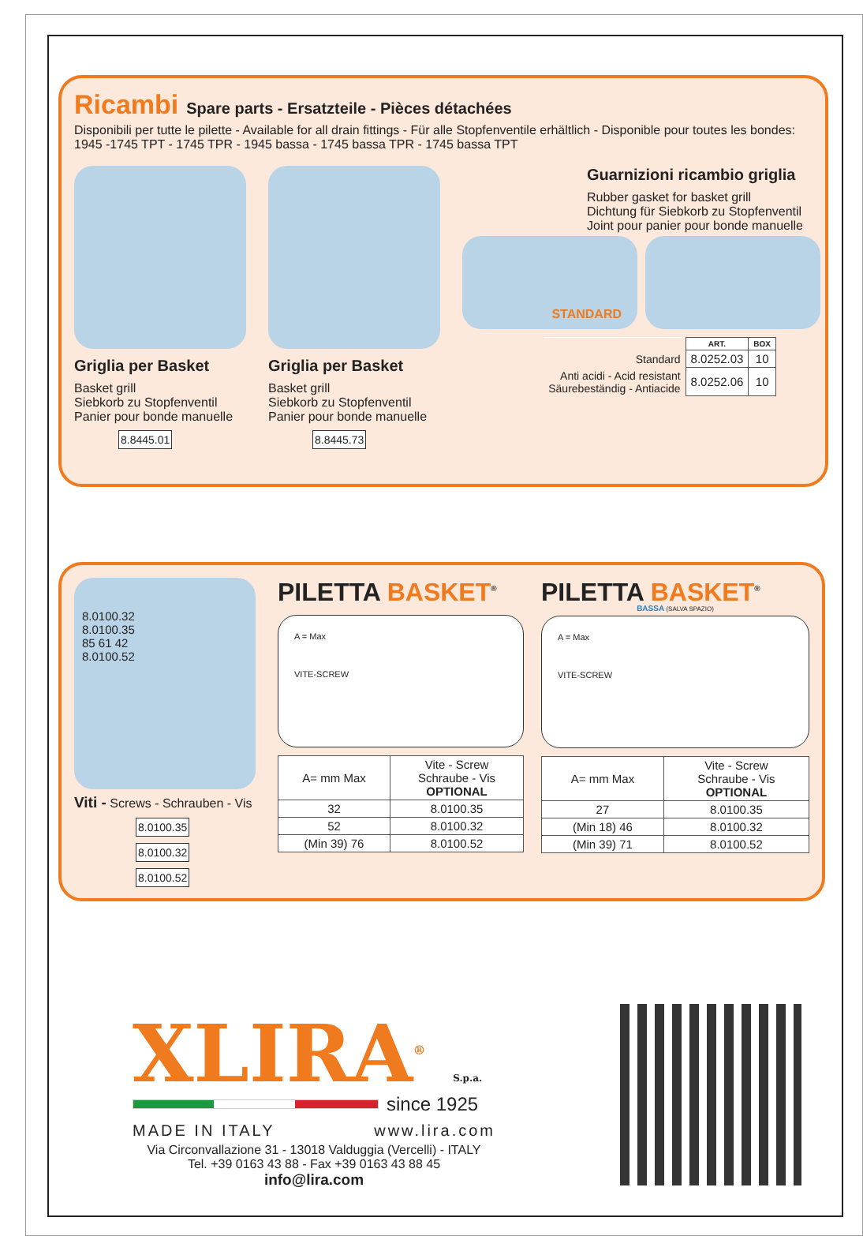Ricambi
Spare parts - Ersatzteile - Pièces détachées
Disponibili per tutte le pilette - Available for all drain fittings - Für alle Stopfenventile erhältlich - Disponible pour toutes les bondes:
1945 -1745 TPT - 1745 TPR - 1945 bassa - 1745 bassa TPR - 1745 bassa TPT
Griglia per Basket
Basket grill
Siebkorb zu Stopfenventil
Panier pour bonde manuelle
8.8445.01
Griglia per Basket
Basket grill
Siebkorb zu Stopfenventil
Panier pour bonde manuelle
8.8445.73
Guarnizioni ricambio griglia
Rubber gasket for basket grill
Dichtung für Siebkorb zu Stopfenventil
Joint pour panier pour bonde manuelle
STANDARD
| | ART. | BOX |
| Standard | 8.0252.03 | 10 |
| Anti acidi - Acid resistant Säurebeständig - Antiacide | 8.0252.06 | 10 |
8.0100.32
8.0100.35
85 61 42
8.0100.52
Viti - Screws - Schrauben - Vis
8.0100.35
8.0100.32
8.0100.52
PILETTA BASKET<sup>®</sup>
A = Max
VITE-SCREW
| A= mm Max | Vite - Screw Schraube - Vis OPTIONAL |
| --- | --- |
| 32 | 8.0100.35 |
| 52 | 8.0100.32 |
| (Min 39) 76 | 8.0100.52 |
PILETTA BASKET<sup>®</sup>
BASSA (SALVA SPAZIO)
A = Max
VITE-SCREW
| A= mm Max | Vite - Screw Schraube - Vis OPTIONAL |
| --- | --- |
| 27 | 8.0100.35 |
| (Min 18) 46 | 8.0100.32 |
| (Min 39) 71 | 8.0100.52 |
XLIRA<sup>®</sup> S.p.a.
since 1925
MADE IN ITALY www.lira.com
Via Circonvallazione 31 - 13018 Valduggia (Vercelli) - ITALY
Tel. +39 0163 43 88 - Fax +39 0163 43 88 45
info@lira.com